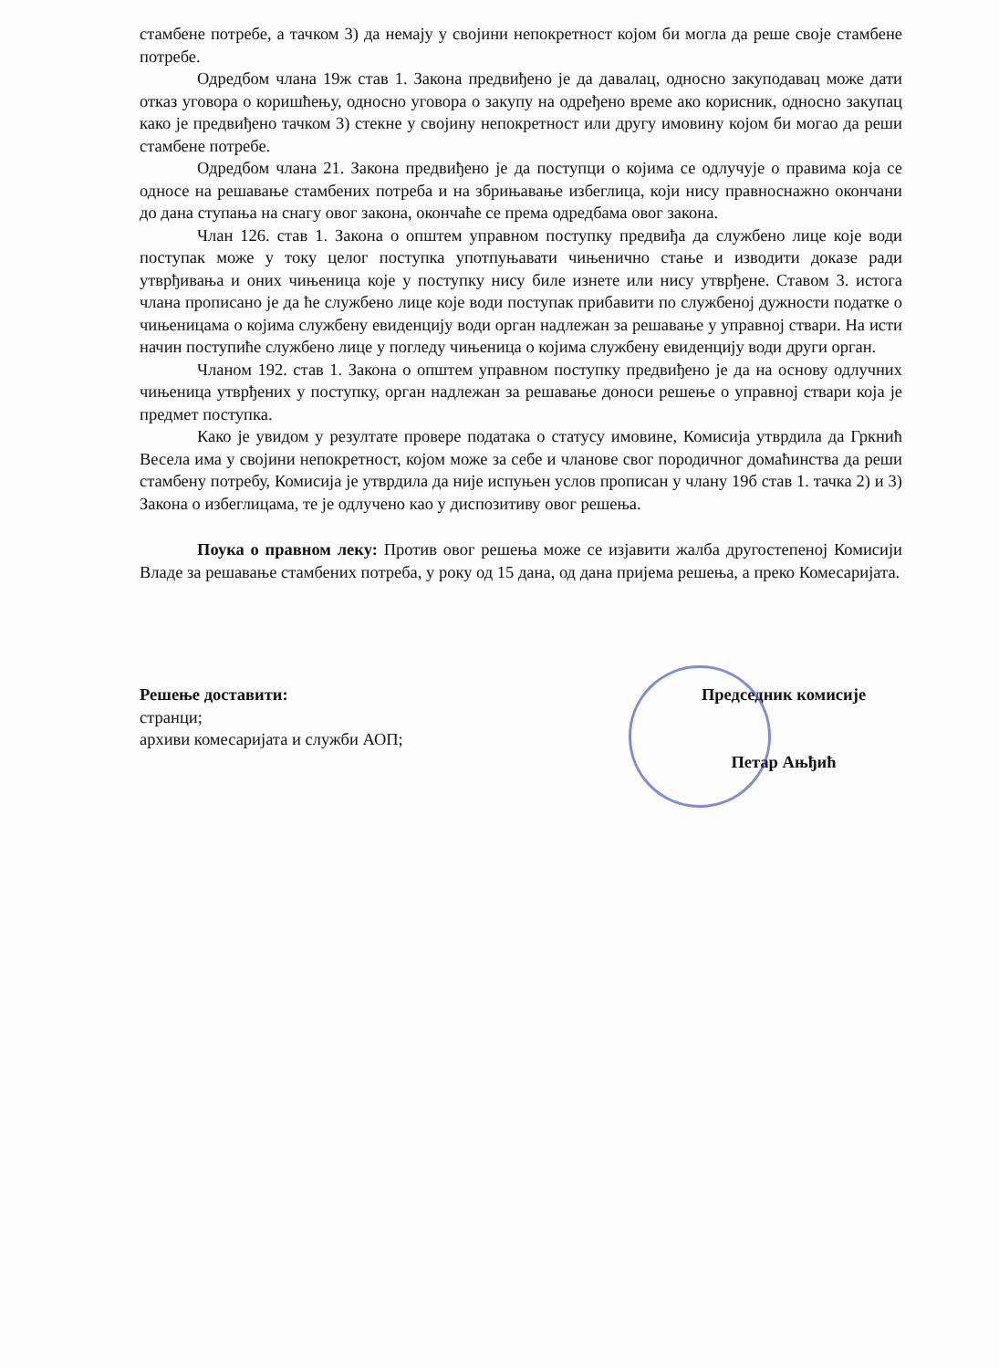стамбене потребе, а тачком 3) да немају у својини непокретност којом би могла да реше своје стамбене потребе.
Одредбом члана 19ж став 1. Закона предвиђено је да давалац, односно закуподавац може дати отказ уговора о коришћењу, односно уговора о закупу на одређено време ако корисник, односно закупац како је предвиђено тачком 3) стекне у својину непокретност или другу имовину којом би могао да реши стамбене потребе.
Одредбом члана 21. Закона предвиђено је да поступци о којима се одлучује о правима која се односе на решавање стамбених потреба и на збрињавање избеглица, који нису правноснажно окончани до дана ступања на снагу овог закона, окончаће се према одредбама овог закона.
Члан 126. став 1. Закона о општем управном поступку предвиђа да службено лице које води поступак може у току целог поступка употпуњавати чињенично стање и изводити доказе ради утврђивања и оних чињеница које у поступку нису биле изнете или нису утврђене. Ставом 3. истога члана прописано је да ће службено лице које води поступак прибавити по службеној дужности податке о чињеницама о којима службену евиденцију води орган надлежан за решавање у управној ствари. На исти начин поступиће службено лице у погледу чињеница о којима службену евиденцију води други орган.
Чланом 192. став 1. Закона о општем управном поступку предвиђено је да на основу одлучних чињеница утврђених у поступку, орган надлежан за решавање доноси решење о управној ствари која је предмет поступка.
Како је увидом у резултате провере података о статусу имовине, Комисија утврдила да Гркнић Весела има у својини непокретност, којом може за себе и чланове свог породичног домаћинства да реши стамбену потребу, Комисија је утврдила да није испуњен услов прописан у члану 19б став 1. тачка 2) и 3) Закона о избеглицама, те је одлучено као у диспозитиву овог решења.
Поука о правном леку: Против овог решења може се изјавити жалба другостепеној Комисији Владе за решавање стамбених потреба, у року од 15 дана, од дана пријема решења, а преко Комесаријата.
Решење доставити:
странци;
архиви комесаријата и служби АОП;
Председник комисије
Петар Ањђић